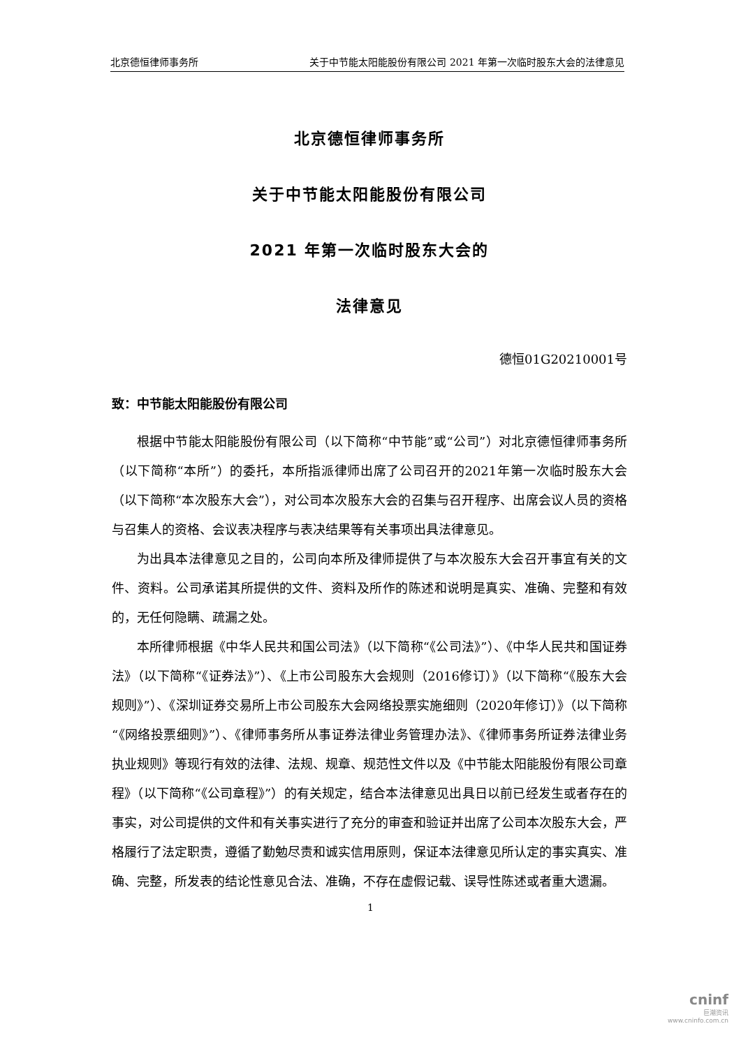北京德恒律师事务所 关于中节能太阳能股份有限公司 2021 年第一次临时股东大会的法律意见
北京德恒律师事务所
关于中节能太阳能股份有限公司
2021 年第一次临时股东大会的
法律意见
德恒01G20210001号
致：中节能太阳能股份有限公司
根据中节能太阳能股份有限公司（以下简称“中节能”或“公司”）对北京德恒律师事务所（以下简称“本所”）的委托，本所指派律师出席了公司召开的2021年第一次临时股东大会（以下简称“本次股东大会”），对公司本次股东大会的召集与召开程序、出席会议人员的资格与召集人的资格、会议表决程序与表决结果等有关事项出具法律意见。
为出具本法律意见之目的，公司向本所及律师提供了与本次股东大会召开事宜有关的文件、资料。公司承诺其所提供的文件、资料及所作的陈述和说明是真实、准确、完整和有效的，无任何隐瞒、疏漏之处。
本所律师根据《中华人民共和国公司法》（以下简称“《公司法》”）、《中华人民共和国证券法》（以下简称“《证券法》”）、《上市公司股东大会规则（2016修订）》（以下简称“《股东大会规则》”）、《深圳证券交易所上市公司股东大会网络投票实施细则（2020年修订）》（以下简称“《网络投票细则》”）、《律师事务所从事证券法律业务管理办法》、《律师事务所证券法律业务执业规则》等现行有效的法律、法规、规章、规范性文件以及《中节能太阳能股份有限公司章程》（以下简称“《公司章程》”）的有关规定，结合本法律意见出具日以前已经发生或者存在的事实，对公司提供的文件和有关事实进行了充分的审查和验证并出席了公司本次股东大会，严格履行了法定职责，遵循了勤勉尽责和诚实信用原则，保证本法律意见所认定的事实真实、准确、完整，所发表的结论性意见合法、准确，不存在虚假记载、误导性陈述或者重大遗漏。
1
cninf
巨潮资讯
www.cninfo.com.cn